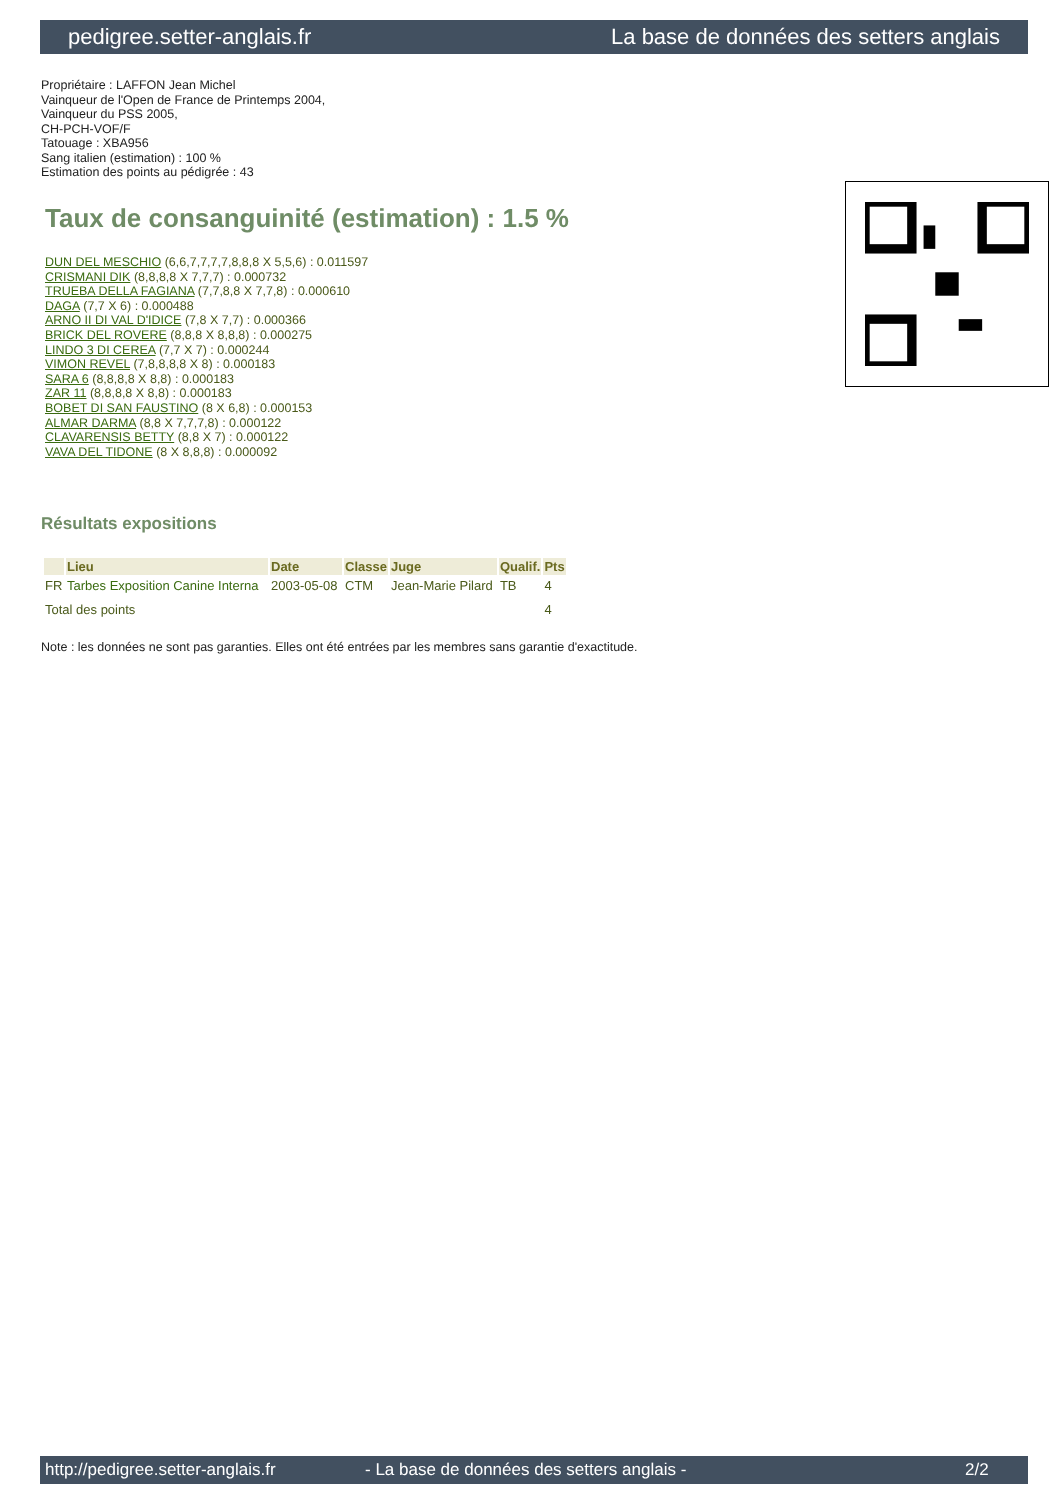pedigree.setter-anglais.fr La base de données des setters anglais
Propriétaire : LAFFON Jean Michel
Vainqueur de l'Open de France de Printemps 2004,
Vainqueur du PSS 2005,
CH-PCH-VOF/F
Tatouage : XBA956
Sang italien (estimation) : 100 %
Estimation des points au pédigrée : 43
Taux de consanguinité (estimation) : 1.5 %
DUN DEL MESCHIO (6,6,7,7,7,7,8,8,8 X 5,5,6) : 0.011597
CRISMANI DIK (8,8,8,8 X 7,7,7) : 0.000732
TRUEBA DELLA FAGIANA (7,7,8,8 X 7,7,8) : 0.000610
DAGA (7,7 X 6) : 0.000488
ARNO II DI VAL D'IDICE (7,8 X 7,7) : 0.000366
BRICK DEL ROVERE (8,8,8 X 8,8,8) : 0.000275
LINDO 3 DI CEREA (7,7 X 7) : 0.000244
VIMON REVEL (7,8,8,8,8 X 8) : 0.000183
SARA 6 (8,8,8,8 X 8,8) : 0.000183
ZAR 11 (8,8,8,8 X 8,8) : 0.000183
BOBET DI SAN FAUSTINO (8 X 6,8) : 0.000153
ALMAR DARMA (8,8 X 7,7,7,8) : 0.000122
CLAVARENSIS BETTY (8,8 X 7) : 0.000122
VAVA DEL TIDONE (8 X 8,8,8) : 0.000092
Résultats expositions
| | Lieu | Date | Classe | Juge | Qualif. | Pts |
| --- | --- | --- | --- | --- | --- | --- |
| FR | Tarbes Exposition Canine Interna | 2003-05-08 | CTM | Jean-Marie Pilard | TB | 4 |
| Total des points | | | | | | 4 |
Note : les données ne sont pas garanties. Elles ont été entrées par les membres sans garantie d'exactitude.
http://pedigree.setter-anglais.fr - La base de données des setters anglais - 2/2